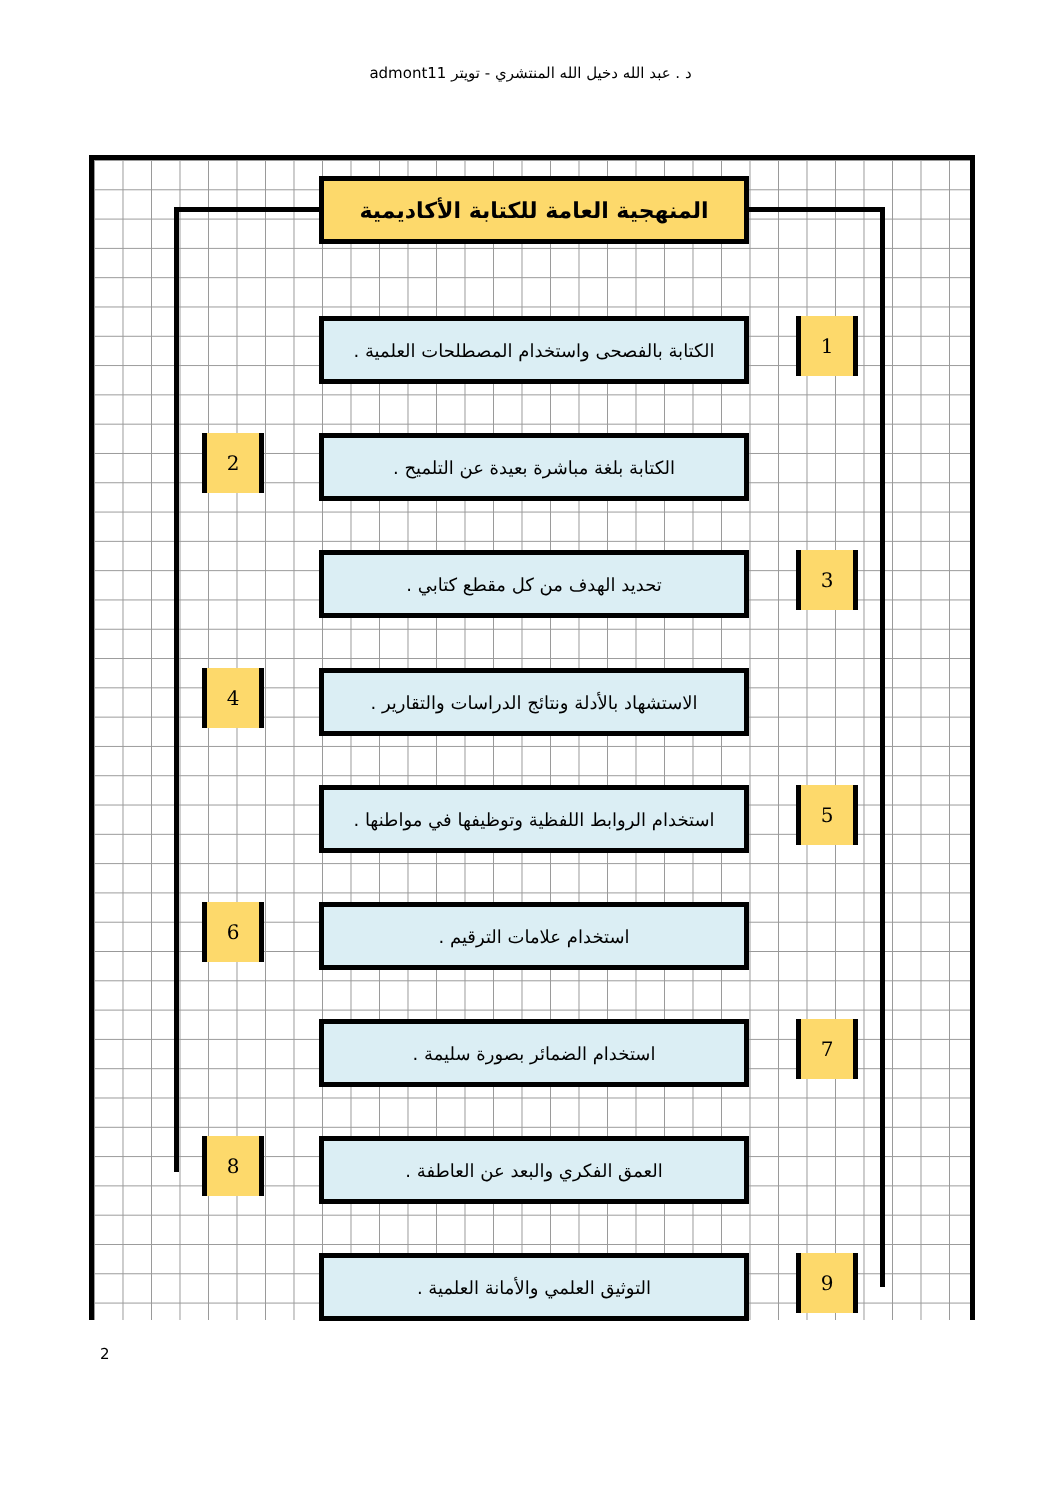د . عبد الله دخيل الله المنتشري - تويتر admont11
المنهجية العامة للكتابة الأكاديمية
الكتابة بالفصحى واستخدام المصطلحات العلمية .
1
الكتابة بلغة مباشرة بعيدة عن التلميح .
2
تحديد الهدف من كل مقطع كتابي . 3
الاستشهاد بالأدلة ونتائج الدراسات والتقارير .
4
استخدام الروابط اللفظية وتوظيفها في مواطنها .
5
استخدام علامات الترقيم .
6
استخدام الضمائر بصورة سليمة . 7
العمق الفكري والبعد عن العاطفة .
8
التوثيق العلمي والأمانة العلمية . 9
2